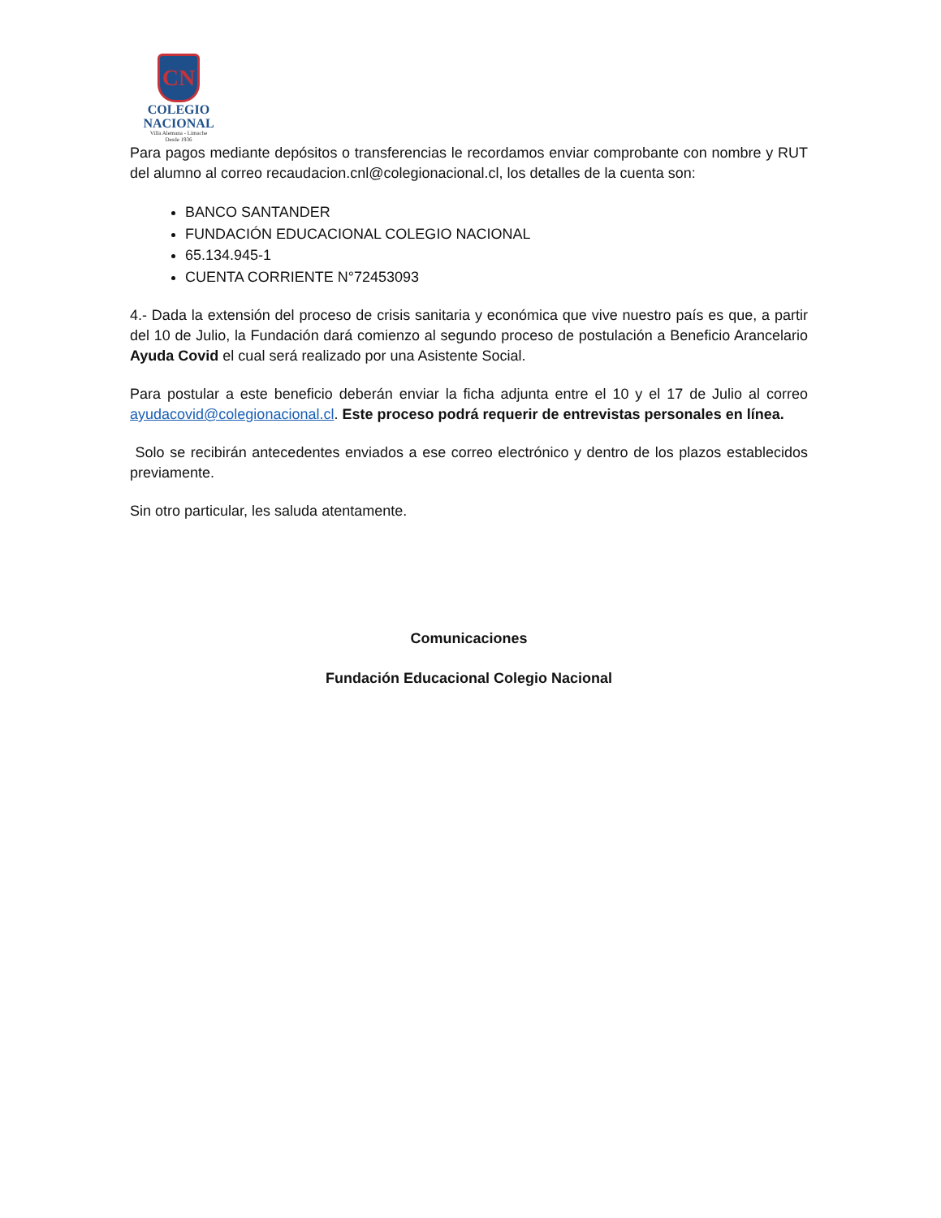CN
COLEGIO
NACIONAL
Villa Alemana - Limache
Desde 1936
Para pagos mediante depósitos o transferencias le recordamos enviar comprobante con nombre y RUT del alumno al correo recaudacion.cnl@colegionacional.cl, los detalles de la cuenta son:
BANCO SANTANDER
FUNDACIÓN EDUCACIONAL COLEGIO NACIONAL
65.134.945-1
CUENTA CORRIENTE N°72453093
4.- Dada la extensión del proceso de crisis sanitaria y económica que vive nuestro país es que, a partir del 10 de Julio, la Fundación dará comienzo al segundo proceso de postulación a Beneficio Arancelario Ayuda Covid el cual será realizado por una Asistente Social.
Para postular a este beneficio deberán enviar la ficha adjunta entre el 10 y el 17 de Julio al correo ayudacovid@colegionacional.cl. Este proceso podrá requerir de entrevistas personales en línea.
Solo se recibirán antecedentes enviados a ese correo electrónico y dentro de los plazos establecidos previamente.
Sin otro particular, les saluda atentamente.
Comunicaciones
Fundación Educacional Colegio Nacional